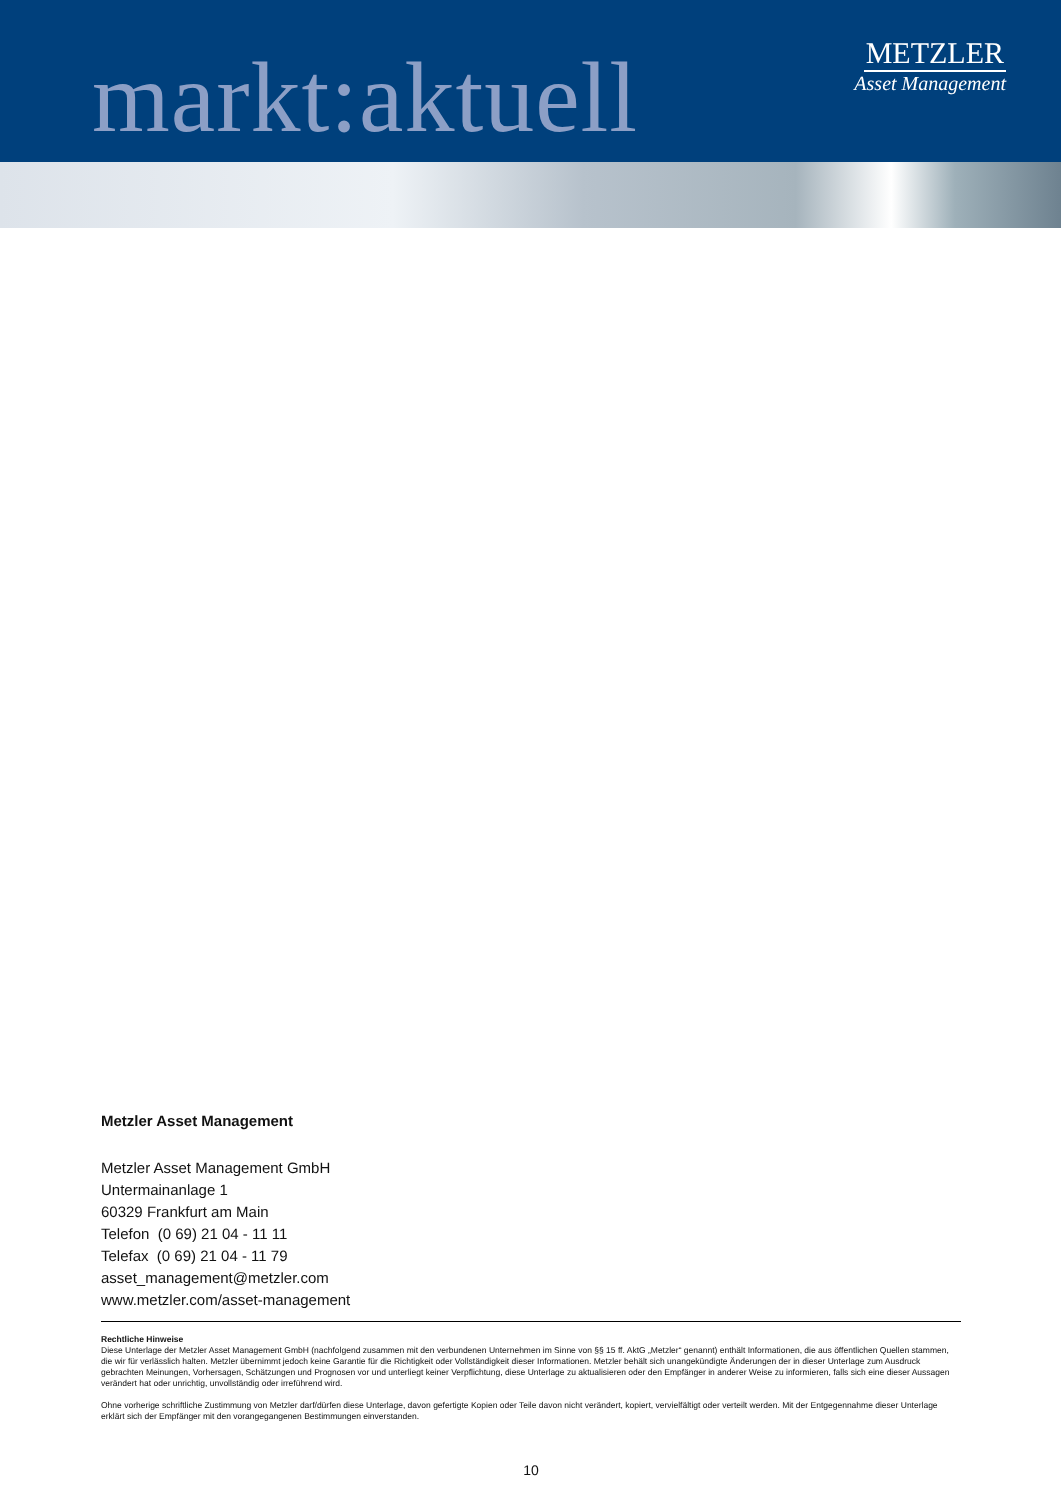markt:aktuell
METZLER
Asset Management
Metzler Asset Management
Metzler Asset Management GmbH
Untermainanlage 1
60329 Frankfurt am Main
Telefon (0 69) 21 04 - 11 11
Telefax (0 69) 21 04 - 11 79
asset_management@metzler.com
www.metzler.com/asset-management
Rechtliche Hinweise
Diese Unterlage der Metzler Asset Management GmbH (nachfolgend zusammen mit den verbundenen Unternehmen im Sinne von §§ 15 ff. AktG „Metzler“ genannt) enthält Informationen, die aus öffentlichen Quellen stammen, die wir für verlässlich halten. Metzler übernimmt jedoch keine Garantie für die Richtigkeit oder Vollständigkeit dieser Informationen. Metzler behält sich unangekündigte Änderungen der in dieser Unterlage zum Ausdruck gebrachten Meinungen, Vorhersagen, Schätzungen und Prognosen vor und unterliegt keiner Verpflichtung, diese Unterlage zu aktualisieren oder den Empfänger in anderer Weise zu informieren, falls sich eine dieser Aussagen verändert hat oder unrichtig, unvollständig oder irreführend wird.
Ohne vorherige schriftliche Zustimmung von Metzler darf/dürfen diese Unterlage, davon gefertigte Kopien oder Teile davon nicht verändert, kopiert, vervielfältigt oder verteilt werden. Mit der Entgegennahme dieser Unterlage erklärt sich der Empfänger mit den vorangegangenen Bestimmungen einverstanden.
10